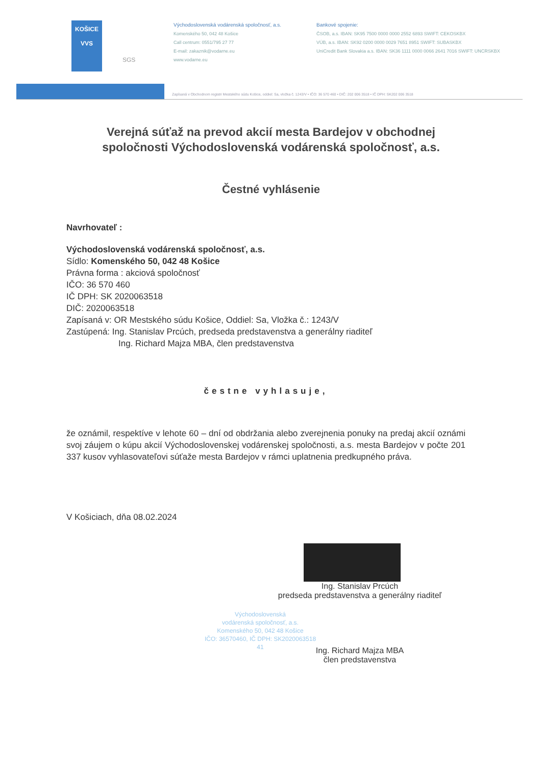KOŠICE
VVS
SGS
Východoslovenská vodárenská spoločnosť, a.s.
Komenského 50, 042 48 Košice
Call centrum: 0551/795 27 77
E-mail: zakaznik@vodarne.eu
www.vodarne.eu
Bankové spojenie:
ČSOB, a.s. IBAN: SK95 7500 0000 0000 2552 6893 SWIFT: CEKOSKBX
VÚB, a.s. IBAN: SK92 0200 0000 0029 7651 8951 SWIFT: SUBASKBX
UniCredit Bank Slovakia a.s. IBAN: SK36 1111 0000 0066 2641 7016 SWIFT: UNCRSKBX
Zapísaná v Obchodnom registri Mestského súdu Košice, oddiel: Sa, vložka č. 1243/V • IČO: 36 570 460 • DIČ: 202 006 3518 • IČ DPH: SK202 006 3518
Verejná súťaž na prevod akcií mesta Bardejov v obchodnej spoločnosti Východoslovenská vodárenská spoločnosť, a.s.
Čestné vyhlásenie
Navrhovateľ :
Východoslovenská vodárenská spoločnosť, a.s.
Sídlo: Komenského 50, 042 48 Košice
Právna forma : akciová spoločnosť
IČO: 36 570 460
IČ DPH: SK 2020063518
DIČ: 2020063518
Zapísaná v: OR Mestského súdu Košice, Oddiel: Sa, Vložka č.: 1243/V
Zastúpená: Ing. Stanislav Prcúch, predseda predstavenstva a generálny riaditeľ
Ing. Richard Majza MBA, člen predstavenstva
čestne vyhlasuje,
že oznámil, respektíve v lehote 60 – dní od obdržania alebo zverejnenia ponuky na predaj akcií oznámi svoj záujem o kúpu akcií Východoslovenskej vodárenskej spoločnosti, a.s. mesta Bardejov v počte 201 337 kusov vyhlasovateľovi súťaže mesta Bardejov v rámci uplatnenia predkupného práva.
V Košiciach, dňa 08.02.2024
Ing. Stanislav Prcúch
predseda predstavenstva a generálny riaditeľ
Východoslovenská
vodárenská spoločnosť, a.s.
Komenského 50, 042 48 Košice
IČO: 36570460, IČ DPH: SK2020063518
41
Ing. Richard Majza MBA
člen predstavenstva